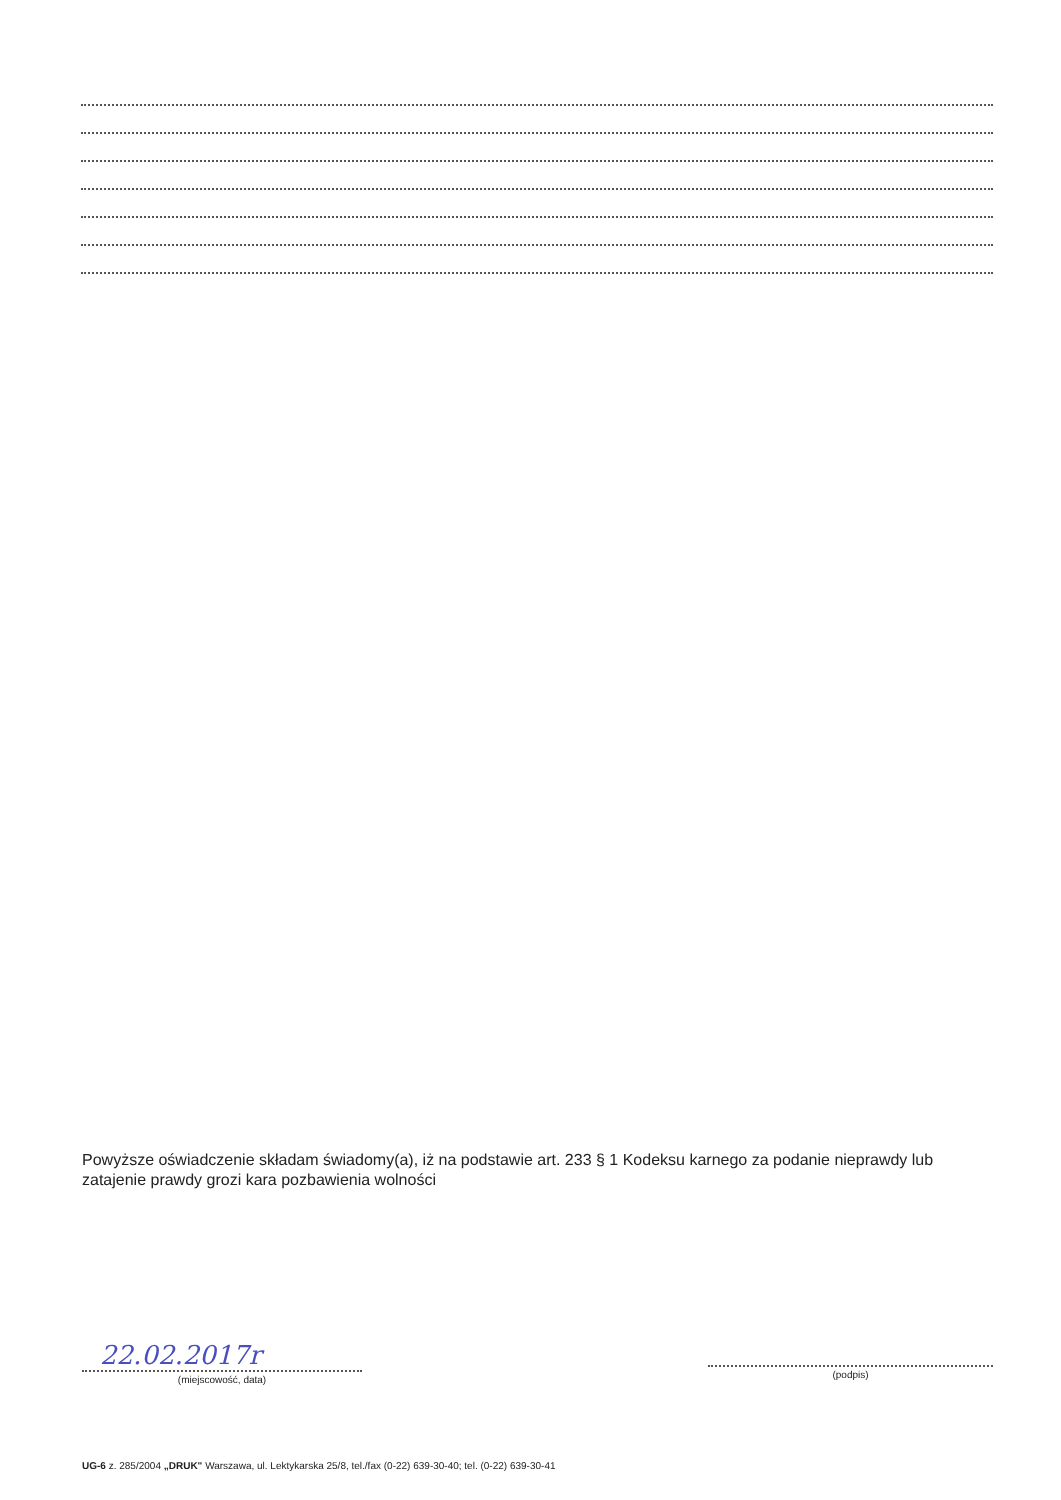Powyższe oświadczenie składam świadomy(a), iż na podstawie art. 233 § 1 Kodeksu karnego za podanie nieprawdy lub zatajenie prawdy grozi kara pozbawienia wolności
22.02.2017r
(miejscowość, data)
(podpis)
UG-6 z. 285/2004 „DRUK" Warszawa, ul. Lektykarska 25/8, tel./fax (0-22) 639-30-40; tel. (0-22) 639-30-41